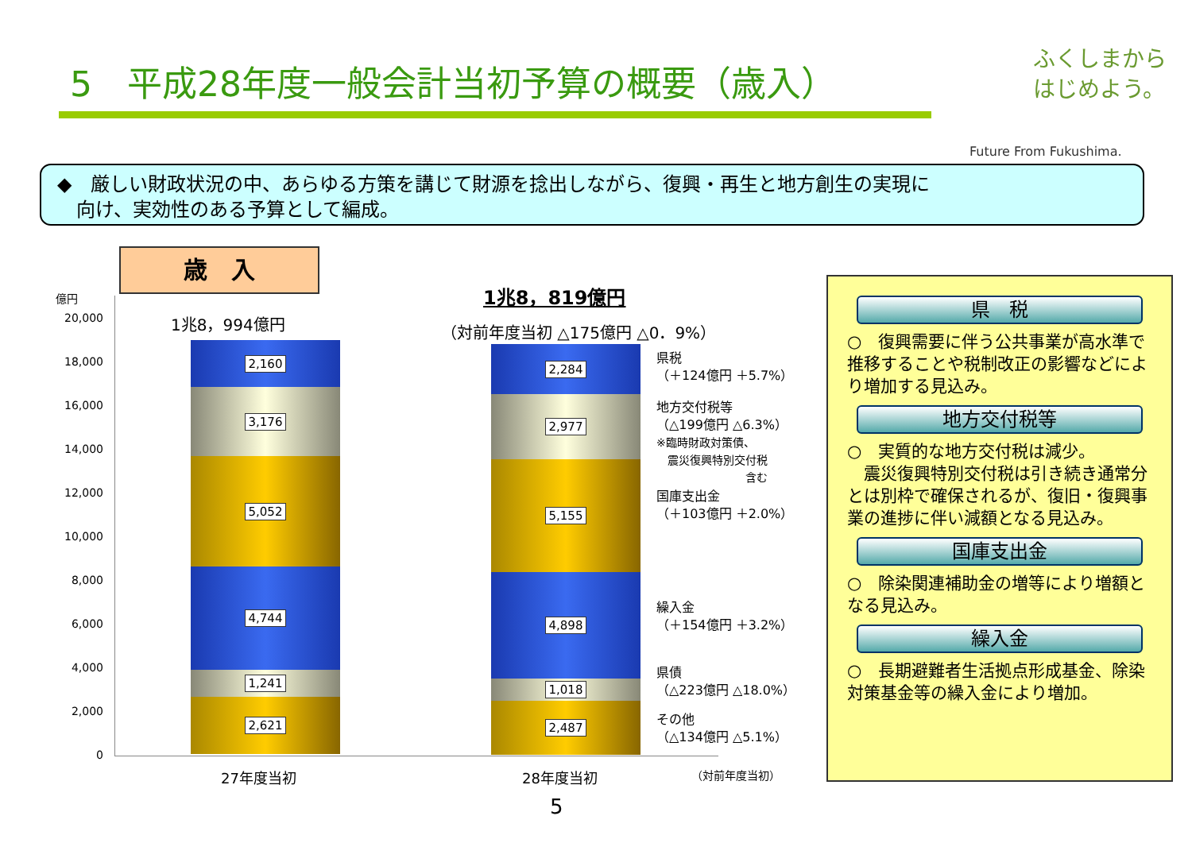5　平成28年度一般会計当初予算の概要（歳入）
ふくしまから
はじめよう。
Future From Fukushima.
◆　厳しい財政状況の中、あらゆる方策を講じて財源を捻出しながら、復興・再生と地方創生の実現に
　向け、実効性のある予算として編成。
歳　入
億円
20,000
18,000
16,000
14,000
12,000
10,000
8,000
6,000
4,000
2,000
0
1兆8，994億円
1兆8，819億円
（対前年度当初 △175億円 △0．9%）
2,160
3,176
5,052
4,744
1,241
2,621
2,284
2,977
5,155
4,898
1,018
2,487
県税
（＋124億円 ＋5.7%）
地方交付税等
（△199億円 △6.3%）
※臨時財政対策債、
　震災復興特別交付税
　　　　　　　　含む
国庫支出金
（＋103億円 ＋2.0%）
繰入金
（＋154億円 ＋3.2%）
県債
（△223億円 △18.0%）
その他
（△134億円 △5.1%）
27年度当初 28年度当初 （対前年度当初）
県　税
○　復興需要に伴う公共事業が高水準で推移することや税制改正の影響などにより増加する見込み。
地方交付税等
○　実質的な地方交付税は減少。
　震災復興特別交付税は引き続き通常分とは別枠で確保されるが、復旧・復興事業の進捗に伴い減額となる見込み。
国庫支出金
○　除染関連補助金の増等により増額となる見込み。
繰入金
○　長期避難者生活拠点形成基金、除染対策基金等の繰入金により増加。
5